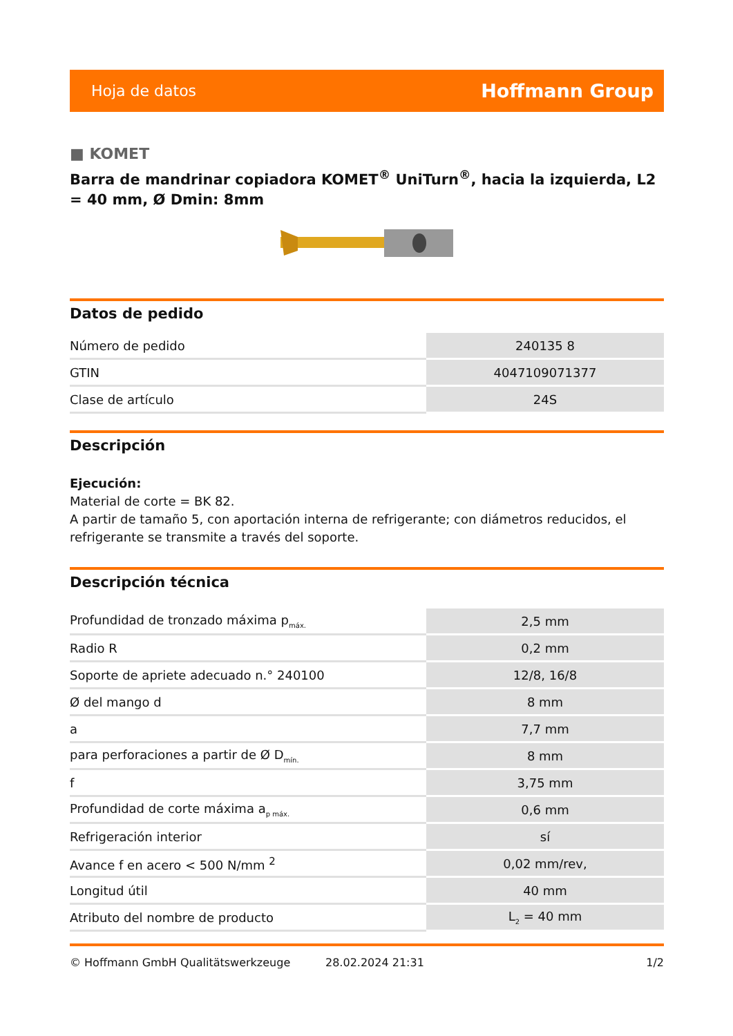Hoja de datos Hoffmann Group
■ KOMET
Barra de mandrinar copiadora KOMET<sup>®</sup> UniTurn<sup>®</sup>, hacia la izquierda, L2 = 40 mm, Ø Dmin: 8mm
Datos de pedido
| Número de pedido | 240135 8 |
| GTIN | 4047109071377 |
| Clase de artículo | 24S |
Descripción
Ejecución:
Material de corte = BK 82.
A partir de tamaño 5, con aportación interna de refrigerante; con diámetros reducidos, el refrigerante se transmite a través del soporte.
Descripción técnica
| Profundidad de tronzado máxima p<sub>máx.</sub> | 2,5 mm |
| Radio R | 0,2 mm |
| Soporte de apriete adecuado n.° 240100 | 12/8, 16/8 |
| Ø del mango d | 8 mm |
| a | 7,7 mm |
| para perforaciones a partir de Ø D<sub>mín.</sub> | 8 mm |
| f | 3,75 mm |
| Profundidad de corte máxima a<sub>p máx.</sub> | 0,6 mm |
| Refrigeración interior | sí |
| Avance f en acero < 500 N/mm <sup>2</sup> | 0,02 mm/rev, |
| Longitud útil | 40 mm |
| Atributo del nombre de producto | L<sub>2</sub> = 40 mm |
© Hoffmann GmbH Qualitätswerkzeuge 28.02.2024 21:31 1/2